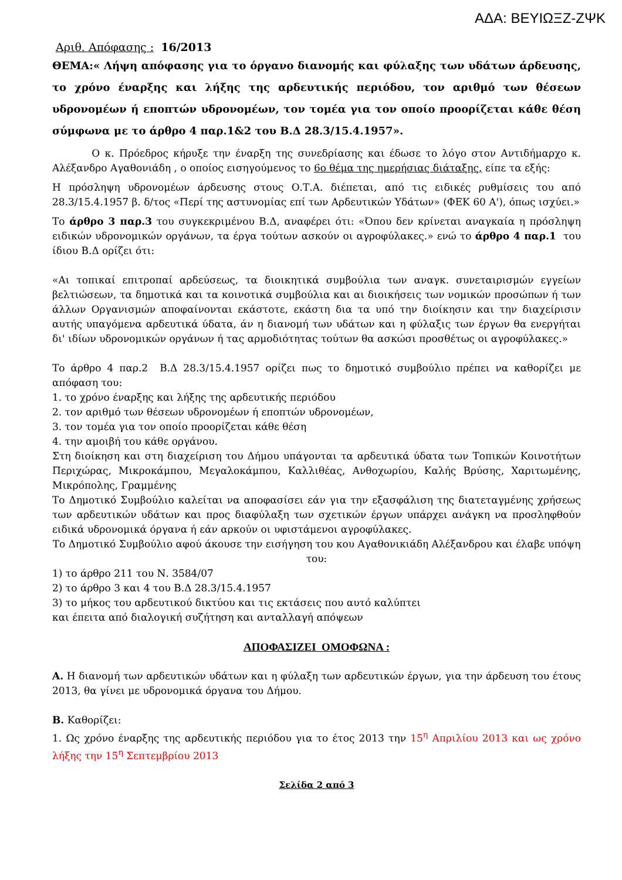ΑΔΑ: ΒΕΥΙΩΞΖ-ΖΨΚ
Αριθ. Απόφασης : 16/2013
ΘΕΜΑ:« Λήψη απόφασης για το όργανο διανομής και φύλαξης των υδάτων άρδευσης, το χρόνο έναρξης και λήξης της αρδευτικής περιόδου, τον αριθμό των θέσεων υδρονομέων ή εποπτών υδρονομέων, τον τομέα για τον οποίο προορίζεται κάθε θέση σύμφωνα με το άρθρο 4 παρ.1&2 του Β.Δ 28.3/15.4.1957».
Ο κ. Πρόεδρος κήρυξε την έναρξη της συνεδρίασης και έδωσε το λόγο στον Αντιδήμαρχο κ. Αλέξανδρο Αγαθονιάδη , ο οποίος εισηγούμενος το 6ο θέμα της ημερήσιας διάταξης, είπε τα εξής:
Η πρόσληψη υδρονομέων άρδευσης στους Ο.Τ.Α. διέπεται, από τις ειδικές ρυθμίσεις του από 28.3/15.4.1957 β. δ/τος «Περί της αστυνομίας επί των Αρδευτικών Υδάτων» (ΦΕΚ 60 Α'), όπως ισχύει.»
Το άρθρο 3 παρ.3 του συγκεκριμένου Β.Δ, αναφέρει ότι: «Όπου δεν κρίνεται αναγκαία η πρόσληψη ειδικών υδρονομικών οργάνων, τα έργα τούτων ασκούν οι αγροφύλακες.» ενώ το άρθρο 4 παρ.1 του ίδιου Β.Δ ορίζει ότι:
«Αι τοπικαί επιτροπαί αρδεύσεως, τα διοικητικά συμβούλια των αναγκ. συνεταιρισμών εγγείων βελτιώσεων, τα δημοτικά και τα κοινοτικά συμβούλια και αι διοικήσεις των νομικών προσώπων ή των άλλων Οργανισμών αποφαίνονται εκάστοτε, εκάστη δια τα υπό την διοίκησιν και την διαχείρισιν αυτής υπαγόμενα αρδευτικά ύδατα, άν η διανομή των υδάτων και η φύλαξις των έργων θα ενεργήται δι' ιδίων υδρονομικών οργάνων ή τας αρμοδιότητας τούτων θα ασκώσι προσθέτως οι αγροφύλακες.»
Το άρθρο 4 παρ.2 Β.Δ 28.3/15.4.1957 ορίζει πως το δημοτικό συμβούλιο πρέπει να καθορίζει με απόφαση του:
1. το χρόνο έναρξης και λήξης της αρδευτικής περιόδου
2. τον αριθμό των θέσεων υδρονομέων ή εποπτών υδρονομέων,
3. τον τομέα για τον οποίο προορίζεται κάθε θέση
4. την αμοιβή του κάθε οργάνου.
Στη διοίκηση και στη διαχείριση του Δήμου υπάγονται τα αρδευτικά ύδατα των Τοπικών Κοινοτήτων Περιχώρας, Μικροκάμπου, Μεγαλοκάμπου, Καλλιθέας, Ανθοχωρίου, Καλής Βρύσης, Χαριτωμένης, Μικρόπολης, Γραμμένης
Το Δημοτικό Συμβούλιο καλείται να αποφασίσει εάν για την εξασφάλιση της διατεταγμένης χρήσεως των αρδευτικών υδάτων και προς διαφύλαξη των σχετικών έργων υπάρχει ανάγκη να προσληφθούν ειδικά υδρονομικά όργανα ή εάν αρκούν οι υφιστάμενοι αγροφύλακες.
Το Δημοτικό Συμβούλιο αφού άκουσε την εισήγηση του κου Αγαθονικιάδη Αλέξανδρου και έλαβε υπόψη του:
1) το άρθρο 211 του Ν. 3584/07
2) το άρθρο 3 και 4 του Β.Δ 28.3/15.4.1957
3) το μήκος του αρδευτικού δικτύου και τις εκτάσεις που αυτό καλύπτει
και έπειτα από διαλογική συζήτηση και ανταλλαγή απόψεων
ΑΠΟΦΑΣΙΖΕΙ ΟΜΟΦΩΝΑ :
Α. Η διανομή των αρδευτικών υδάτων και η φύλαξη των αρδευτικών έργων, για την άρδευση του έτους 2013, θα γίνει με υδρονομικά όργανα του Δήμου.
Β. Καθορίζει:
1. Ως χρόνο έναρξης της αρδευτικής περιόδου για το έτος 2013 την 15<sup>η</sup> Απριλίου 2013 και ως χρόνο λήξης την 15<sup>η</sup> Σεπτεμβρίου 2013
Σελίδα 2 από 3